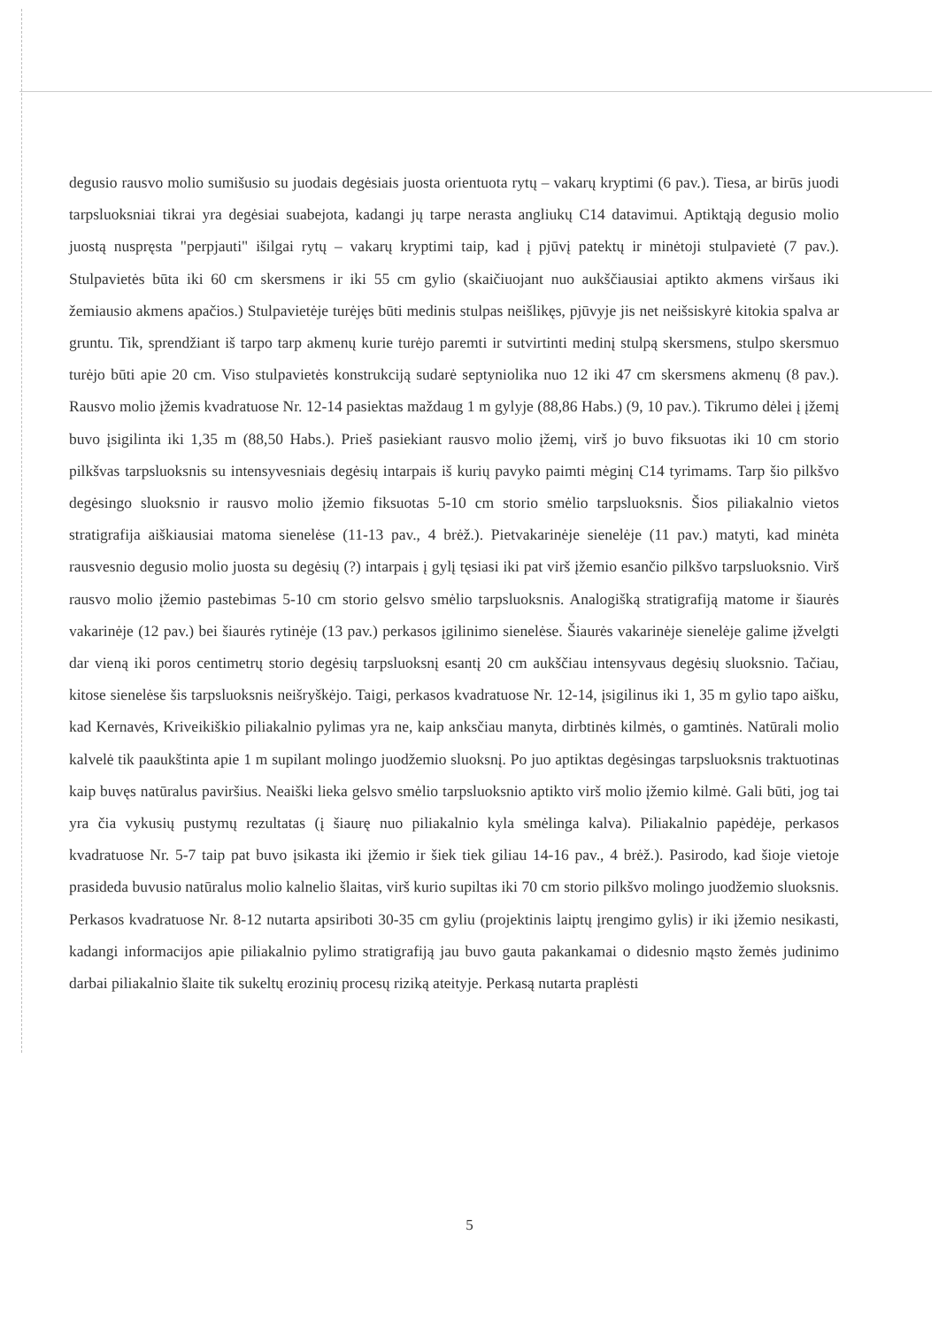degusio rausvo molio sumišusio su juodais degėsiais juosta orientuota rytų – vakarų kryptimi (6 pav.). Tiesa, ar birūs juodi tarpsluoksniai tikrai yra degėsiai suabejota, kadangi jų tarpe nerasta angliukų C14 datavimui. Aptiktąją degusio molio juostą nuspręsta "perpjauti" išilgai rytų – vakarų kryptimi taip, kad į pjūvį patektų ir minėtoji stulpavietė (7 pav.). Stulpavietės būta iki 60 cm skersmens ir iki 55 cm gylio (skaičiuojant nuo aukščiausiai aptikto akmens viršaus iki žemiausio akmens apačios.) Stulpavietėje turėjęs būti medinis stulpas neišlikęs, pjūvyje jis net neišsiskyrė kitokia spalva ar gruntu. Tik, sprendžiant iš tarpo tarp akmenų kurie turėjo paremti ir sutvirtinti medinį stulpą skersmens, stulpo skersmuo turėjo būti apie 20 cm. Viso stulpavietės konstrukciją sudarė septyniolika nuo 12 iki 47 cm skersmens akmenų (8 pav.). Rausvo molio įžemis kvadratuose Nr. 12-14 pasiektas maždaug 1 m gylyje (88,86 Habs.) (9, 10 pav.). Tikrumo dėlei į įžemį buvo įsigilinta iki 1,35 m (88,50 Habs.). Prieš pasiekiant rausvo molio įžemį, virš jo buvo fiksuotas iki 10 cm storio pilkšvas tarpsluoksnis su intensyvesniais degėsių intarpais iš kurių pavyko paimti mėginį C14 tyrimams. Tarp šio pilkšvo degėsingo sluoksnio ir rausvo molio įžemio fiksuotas 5-10 cm storio smėlio tarpsluoksnis. Šios piliakalnio vietos stratigrafija aiškiausiai matoma sienelėse (11-13 pav., 4 brėž.). Pietvakarinėje sienelėje (11 pav.) matyti, kad minėta rausvesnio degusio molio juosta su degėsių (?) intarpais į gylį tęsiasi iki pat virš įžemio esančio pilkšvo tarpsluoksnio. Virš rausvo molio įžemio pastebimas 5-10 cm storio gelsvo smėlio tarpsluoksnis. Analogišką stratigrafiją matome ir šiaurės vakarinėje (12 pav.) bei šiaurės rytinėje (13 pav.) perkasos įgilinimo sienelėse. Šiaurės vakarinėje sienelėje galime įžvelgti dar vieną iki poros centimetrų storio degėsių tarpsluoksnį esantį 20 cm aukščiau intensyvaus degėsių sluoksnio. Tačiau, kitose sienelėse šis tarpsluoksnis neišryškėjo. Taigi, perkasos kvadratuose Nr. 12-14, įsigilinus iki 1, 35 m gylio tapo aišku, kad Kernavės, Kriveikiškio piliakalnio pylimas yra ne, kaip anksčiau manyta, dirbtinės kilmės, o gamtinės. Natūrali molio kalvelė tik paaukštinta apie 1 m supilant molingo juodžemio sluoksnį. Po juo aptiktas degėsingas tarpsluoksnis traktuotinas kaip buvęs natūralus paviršius. Neaiški lieka gelsvo smėlio tarpsluoksnio aptikto virš molio įžemio kilmė. Gali būti, jog tai yra čia vykusių pustymų rezultatas (į šiaurę nuo piliakalnio kyla smėlinga kalva). Piliakalnio papėdėje, perkasos kvadratuose Nr. 5-7 taip pat buvo įsikasta iki įžemio ir šiek tiek giliau 14-16 pav., 4 brėž.). Pasirodo, kad šioje vietoje prasideda buvusio natūralus molio kalnelio šlaitas, virš kurio supiltas iki 70 cm storio pilkšvo molingo juodžemio sluoksnis. Perkasos kvadratuose Nr. 8-12 nutarta apsiriboti 30-35 cm gyliu (projektinis laiptų įrengimo gylis) ir iki įžemio nesikasti, kadangi informacijos apie piliakalnio pylimo stratigrafiją jau buvo gauta pakankamai o didesnio mąsto žemės judinimo darbai piliakalnio šlaite tik sukeltų erozinių procesų riziką ateityje. Perkasą nutarta praplėsti
5